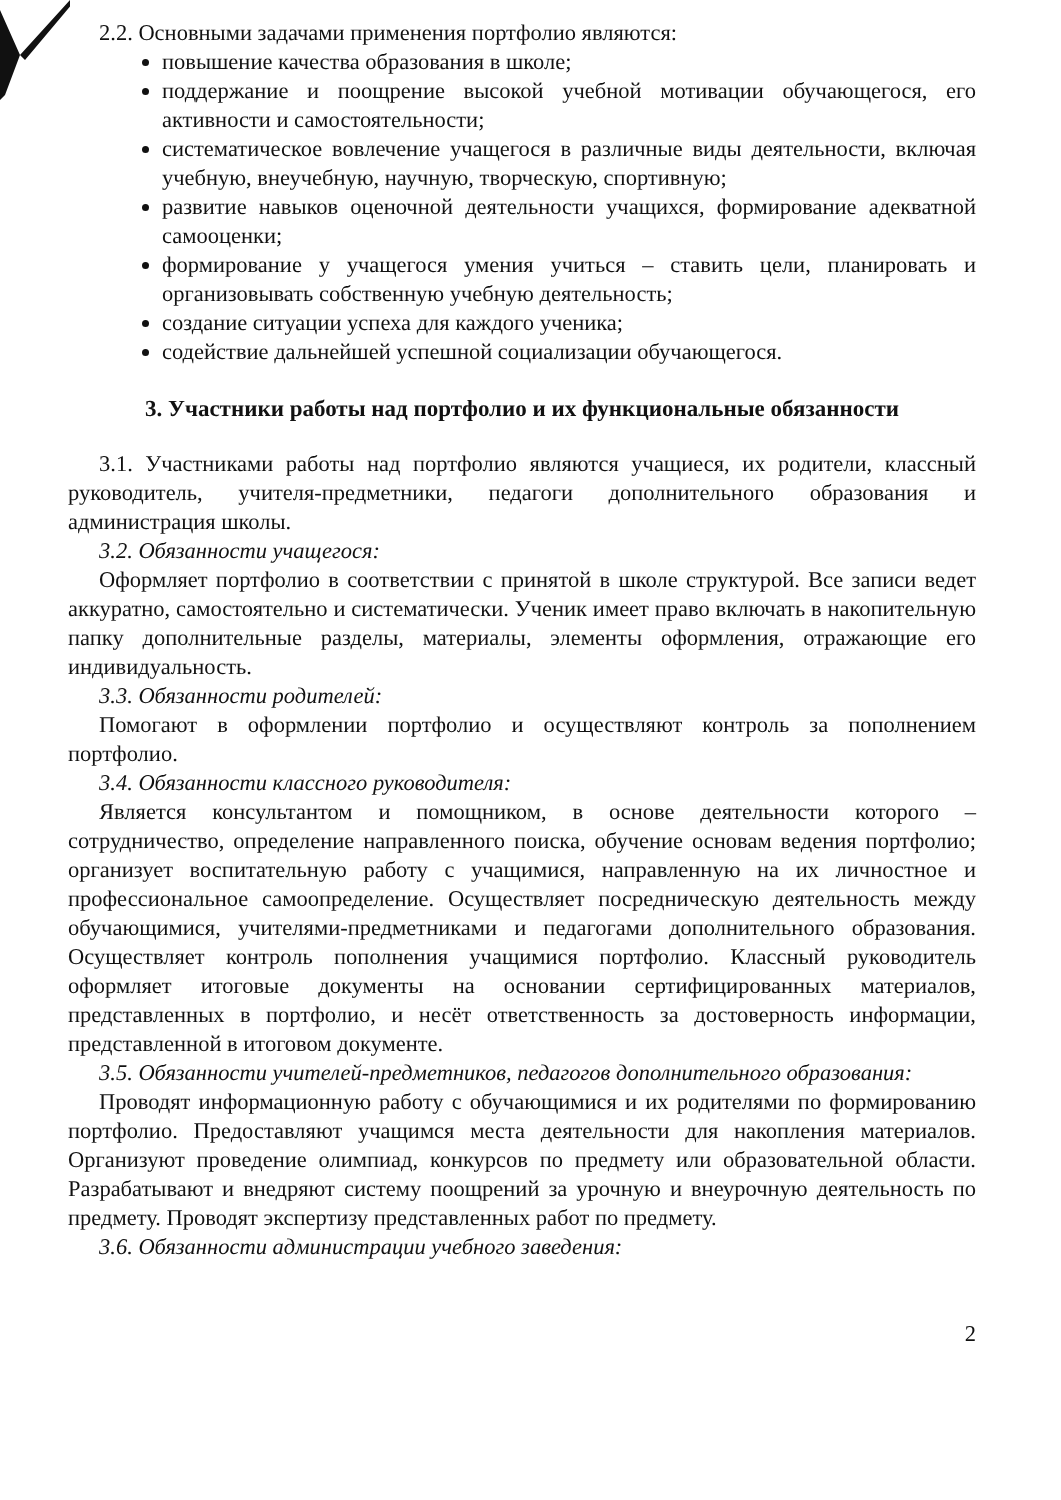2.2. Основными задачами применения портфолио являются:
повышение качества образования в школе;
поддержание и поощрение высокой учебной мотивации обучающегося, его активности и самостоятельности;
систематическое вовлечение учащегося в различные виды деятельности, включая учебную, внеучебную, научную, творческую, спортивную;
развитие навыков оценочной деятельности учащихся, формирование адекватной самооценки;
формирование у учащегося умения учиться – ставить цели, планировать и организовывать собственную учебную деятельность;
создание ситуации успеха для каждого ученика;
содействие дальнейшей успешной социализации обучающегося.
3. Участники работы над портфолио и их функциональные обязанности
3.1. Участниками работы над портфолио являются учащиеся, их родители, классный руководитель, учителя-предметники, педагоги дополнительного образования и администрация школы.
3.2. Обязанности учащегося:
Оформляет портфолио в соответствии с принятой в школе структурой. Все записи ведет аккуратно, самостоятельно и систематически. Ученик имеет право включать в накопительную папку дополнительные разделы, материалы, элементы оформления, отражающие его индивидуальность.
3.3. Обязанности родителей:
Помогают в оформлении портфолио и осуществляют контроль за пополнением портфолио.
3.4. Обязанности классного руководителя:
Является консультантом и помощником, в основе деятельности которого – сотрудничество, определение направленного поиска, обучение основам ведения портфолио; организует воспитательную работу с учащимися, направленную на их личностное и профессиональное самоопределение. Осуществляет посредническую деятельность между обучающимися, учителями-предметниками и педагогами дополнительного образования. Осуществляет контроль пополнения учащимися портфолио. Классный руководитель оформляет итоговые документы на основании сертифицированных материалов, представленных в портфолио, и несёт ответственность за достоверность информации, представленной в итоговом документе.
3.5. Обязанности учителей-предметников, педагогов дополнительного образования:
Проводят информационную работу с обучающимися и их родителями по формированию портфолио. Предоставляют учащимся места деятельности для накопления материалов. Организуют проведение олимпиад, конкурсов по предмету или образовательной области. Разрабатывают и внедряют систему поощрений за урочную и внеурочную деятельность по предмету. Проводят экспертизу представленных работ по предмету.
3.6. Обязанности администрации учебного заведения:
2